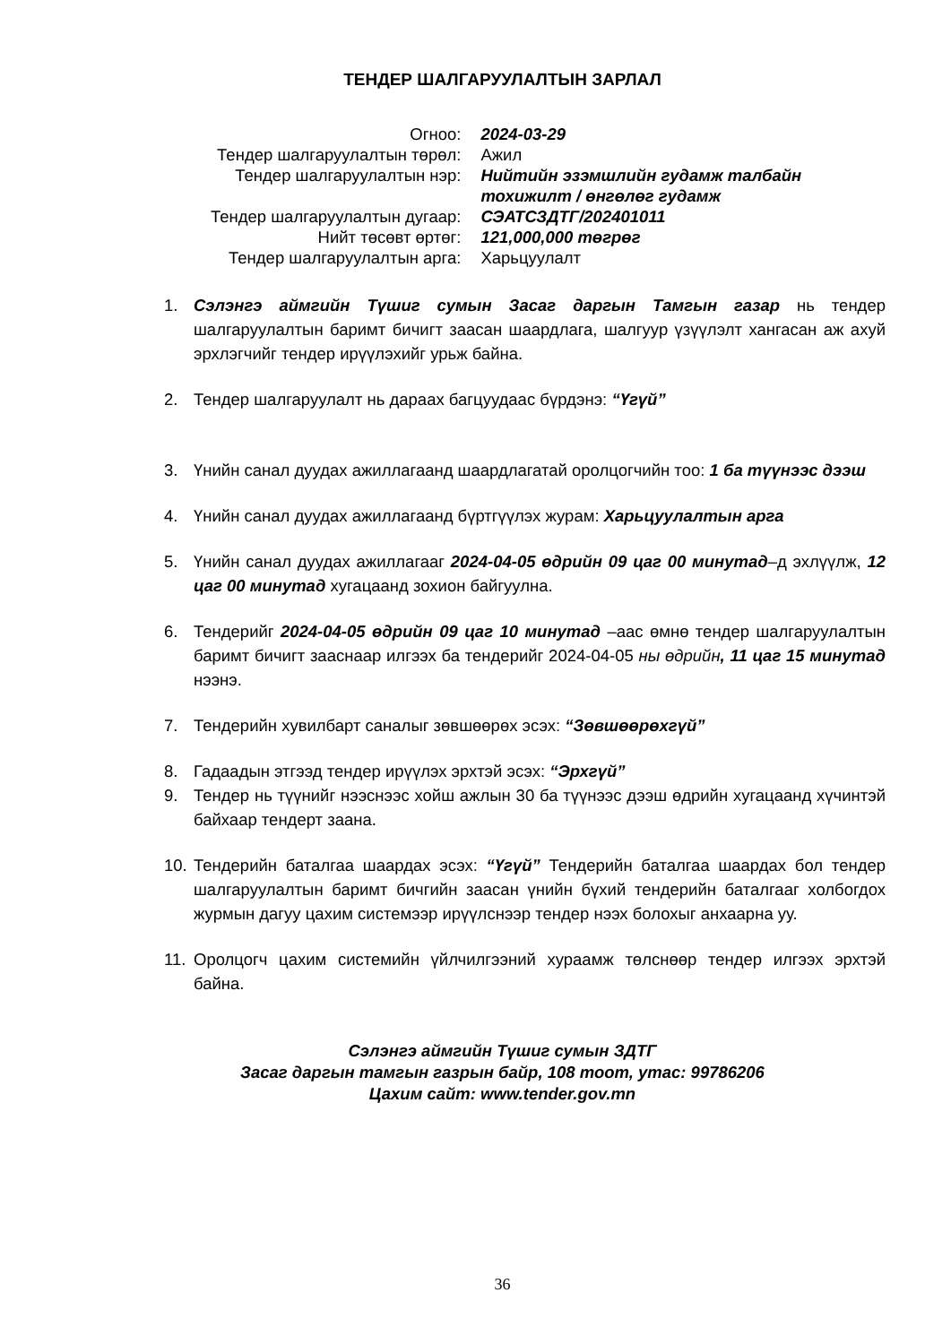ТЕНДЕР ШАЛГАРУУЛАЛТЫН ЗАРЛАЛ
| Огноо: | 2024-03-29 |
| Тендер шалгаруулалтын төрөл: | Ажил |
| Тендер шалгаруулалтын нэр: | Нийтийн эзэмшлийн гудамж талбайн тохижилт / өнгөлөг гудамж |
| Тендер шалгаруулалтын дугаар: | СЭАТСЗДТГ/202401011 |
| Нийт төсөвт өртөг: | 121,000,000 төгрөг |
| Тендер шалгаруулалтын арга: | Харьцуулалт |
1. Сэлэнгэ аймгийн Түшиг сумын Засаг даргын Тамгын газар нь тендер шалгаруулалтын баримт бичигт заасан шаардлага, шалгуур үзүүлэлт хангасан аж ахуй эрхлэгчийг тендер ирүүлэхийг урьж байна.
2. Тендер шалгаруулалт нь дараах багцуудаас бүрдэнэ: “Үгүй”
3. Үнийн санал дуудах ажиллагаанд шаардлагатай оролцогчийн тоо: 1 ба түүнээс дээш
4. Үнийн санал дуудах ажиллагаанд бүртгүүлэх журам: Харьцуулалтын арга
5. Үнийн санал дуудах ажиллагааг 2024-04-05 өдрийн 09 цаг 00 минутад–д эхлүүлж, 12 цаг 00 минутад хугацаанд зохион байгуулна.
6. Тендерийг 2024-04-05 өдрийн 09 цаг 10 минутад –аас өмнө тендер шалгаруулалтын баримт бичигт зааснаар илгээх ба тендерийг 2024-04-05 ны өдрийн, 11 цаг 15 минутад нээнэ.
7. Тендерийн хувилбарт саналыг зөвшөөрөх эсэх: “Зөвшөөрөхгүй”
8. Гадаадын этгээд тендер ирүүлэх эрхтэй эсэх: “Эрхгүй”
9. Тендер нь түүнийг нээснээс хойш ажлын 30 ба түүнээс дээш өдрийн хугацаанд хүчинтэй байхаар тендерт заана.
10. Тендерийн баталгаа шаардах эсэх: “Үгүй” Тендерийн баталгаа шаардах бол тендер шалгаруулалтын баримт бичгийн заасан үнийн бүхий тендерийн баталгааг холбогдох журмын дагуу цахим системээр ирүүлснээр тендер нээх болохыг анхаарна уу.
11. Оролцогч цахим системийн үйлчилгээний хураамж төлснөөр тендер илгээх эрхтэй байна.
Сэлэнгэ аймгийн Түшиг сумын ЗДТГ
Засаг даргын тамгын газрын байр, 108 тоот, утас: 99786206
Цахим сайт: www.tender.gov.mn
36